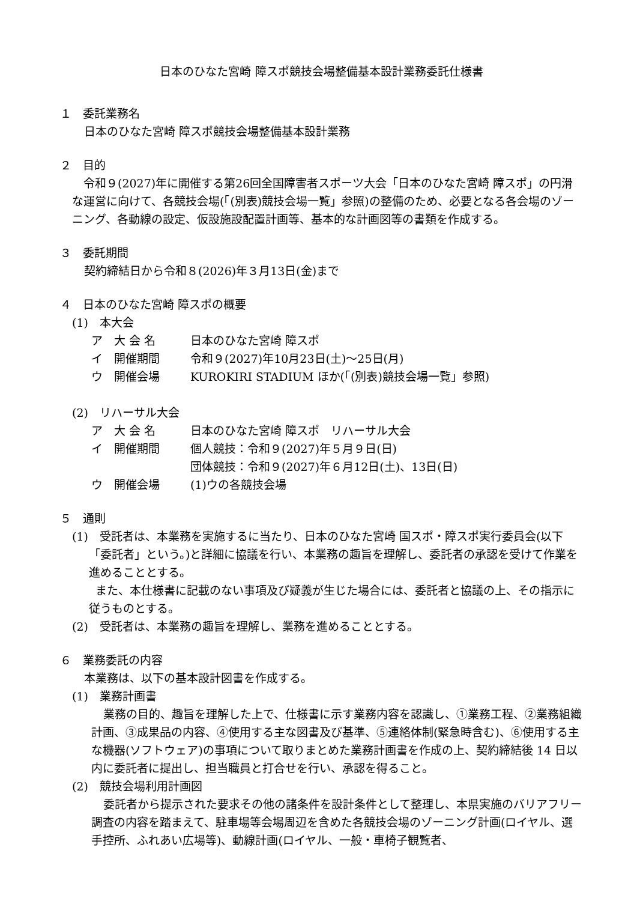日本のひなた宮崎 障スポ競技会場整備基本設計業務委託仕様書
１　委託業務名
日本のひなた宮崎 障スポ競技会場整備基本設計業務
２　目的
　令和９(2027)年に開催する第26回全国障害者スポーツ大会「日本のひなた宮崎 障スポ」の円滑な運営に向けて、各競技会場(「(別表)競技会場一覧」参照)の整備のため、必要となる各会場のゾーニング、各動線の設定、仮設施設配置計画等、基本的な計画図等の書類を作成する。
３　委託期間
契約締結日から令和８(2026)年３月13日(金)まで
４　日本のひなた宮崎 障スポの概要
(1)　本大会
ア　大 会 名 日本のひなた宮崎 障スポ
イ　開催期間 令和９(2027)年10月23日(土)～25日(月)
ウ　開催会場 KUROKIRI STADIUM ほか(「(別表)競技会場一覧」参照)
(2)　リハーサル大会
ア　大 会 名 日本のひなた宮崎 障スポ　リハーサル大会
イ　開催期間 個人競技：令和９(2027)年５月９日(日)
団体競技：令和９(2027)年６月12日(土)、13日(日)
ウ　開催会場 (1)ウの各競技会場
５　通則
(1)　受託者は、本業務を実施するに当たり、日本のひなた宮崎 国スポ・障スポ実行委員会(以下「委託者」という。)と詳細に協議を行い、本業務の趣旨を理解し、委託者の承認を受けて作業を進めることとする。
　また、本仕様書に記載のない事項及び疑義が生じた場合には、委託者と協議の上、その指示に従うものとする。
(2)　受託者は、本業務の趣旨を理解し、業務を進めることとする。
６　業務委託の内容
本業務は、以下の基本設計図書を作成する。
(1)　業務計画書
業務の目的、趣旨を理解した上で、仕様書に示す業務内容を認識し、①業務工程、②業務組織計画、③成果品の内容、④使用する主な図書及び基準、⑤連絡体制(緊急時含む)、⑥使用する主な機器(ソフトウェア)の事項について取りまとめた業務計画書を作成の上、契約締結後 14 日以内に委託者に提出し、担当職員と打合せを行い、承認を得ること。
(2)　競技会場利用計画図
委託者から提示された要求その他の諸条件を設計条件として整理し、本県実施のバリアフリー調査の内容を踏まえて、駐車場等会場周辺を含めた各競技会場のゾーニング計画(ロイヤル、選手控所、ふれあい広場等)、動線計画(ロイヤル、一般・車椅子観覧者、